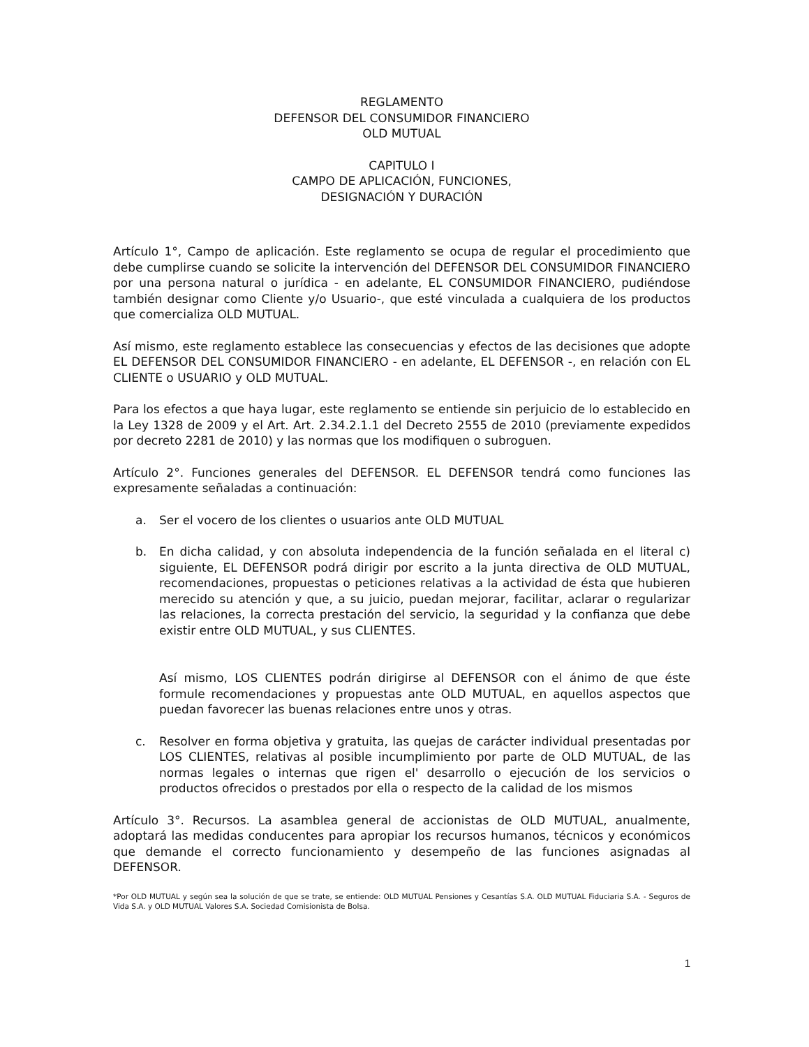REGLAMENTO
DEFENSOR DEL CONSUMIDOR FINANCIERO
OLD MUTUAL
CAPITULO I
CAMPO DE APLICACIÓN, FUNCIONES,
DESIGNACIÓN Y DURACIÓN
Artículo 1°, Campo de aplicación. Este reglamento se ocupa de regular el procedimiento que debe cumplirse cuando se solicite la intervención del DEFENSOR DEL CONSUMIDOR FINANCIERO por una persona natural o jurídica - en adelante, EL CONSUMIDOR FINANCIERO, pudiéndose también designar como Cliente y/o Usuario-, que esté vinculada a cualquiera de los productos que comercializa OLD MUTUAL.
Así mismo, este reglamento establece las consecuencias y efectos de las decisiones que adopte EL DEFENSOR DEL CONSUMIDOR FINANCIERO - en adelante, EL DEFENSOR -, en relación con EL CLIENTE o USUARIO y OLD MUTUAL.
Para los efectos a que haya lugar, este reglamento se entiende sin perjuicio de lo establecido en la Ley 1328 de 2009 y el Art. Art. 2.34.2.1.1 del Decreto 2555 de 2010 (previamente expedidos por decreto 2281 de 2010) y las normas que los modifiquen o subroguen.
Artículo 2°. Funciones generales del DEFENSOR. EL DEFENSOR tendrá como funciones las expresamente señaladas a continuación:
a. Ser el vocero de los clientes o usuarios ante OLD MUTUAL
b. En dicha calidad, y con absoluta independencia de la función señalada en el literal c) siguiente, EL DEFENSOR podrá dirigir por escrito a la junta directiva de OLD MUTUAL, recomendaciones, propuestas o peticiones relativas a la actividad de ésta que hubieren merecido su atención y que, a su juicio, puedan mejorar, facilitar, aclarar o regularizar las relaciones, la correcta prestación del servicio, la seguridad y la confianza que debe existir entre OLD MUTUAL, y sus CLIENTES.
Así mismo, LOS CLIENTES podrán dirigirse al DEFENSOR con el ánimo de que éste formule recomendaciones y propuestas ante OLD MUTUAL, en aquellos aspectos que puedan favorecer las buenas relaciones entre unos y otras.
c. Resolver en forma objetiva y gratuita, las quejas de carácter individual presentadas por LOS CLIENTES, relativas al posible incumplimiento por parte de OLD MUTUAL, de las normas legales o internas que rigen el' desarrollo o ejecución de los servicios o productos ofrecidos o prestados por ella o respecto de la calidad de los mismos
Artículo 3°. Recursos. La asamblea general de accionistas de OLD MUTUAL, anualmente, adoptará las medidas conducentes para apropiar los recursos humanos, técnicos y económicos que demande el correcto funcionamiento y desempeño de las funciones asignadas al DEFENSOR.
*Por OLD MUTUAL y según sea la solución de que se trate, se entiende: OLD MUTUAL Pensiones y Cesantías S.A. OLD MUTUAL Fiduciaria S.A. - Seguros de Vida S.A. y OLD MUTUAL Valores S.A. Sociedad Comisionista de Bolsa.
1